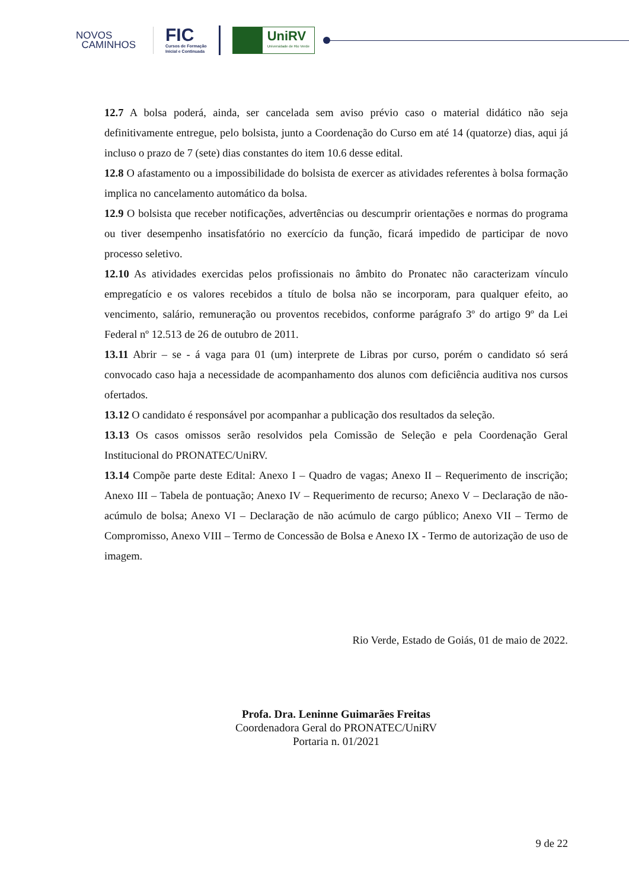NOVOS
CAMINHOS
FIC
Cursos de Formação
Inicial e Continuada
UniRV
Universidade de Rio Verde
12.7 A bolsa poderá, ainda, ser cancelada sem aviso prévio caso o material didático não seja definitivamente entregue, pelo bolsista, junto a Coordenação do Curso em até 14 (quatorze) dias, aqui já incluso o prazo de 7 (sete) dias constantes do item 10.6 desse edital.
12.8 O afastamento ou a impossibilidade do bolsista de exercer as atividades referentes à bolsa formação implica no cancelamento automático da bolsa.
12.9 O bolsista que receber notificações, advertências ou descumprir orientações e normas do programa ou tiver desempenho insatisfatório no exercício da função, ficará impedido de participar de novo processo seletivo.
12.10 As atividades exercidas pelos profissionais no âmbito do Pronatec não caracterizam vínculo empregatício e os valores recebidos a título de bolsa não se incorporam, para qualquer efeito, ao vencimento, salário, remuneração ou proventos recebidos, conforme parágrafo 3º do artigo 9º da Lei Federal nº 12.513 de 26 de outubro de 2011.
13.11 Abrir – se - á vaga para 01 (um) interprete de Libras por curso, porém o candidato só será convocado caso haja a necessidade de acompanhamento dos alunos com deficiência auditiva nos cursos ofertados.
13.12 O candidato é responsável por acompanhar a publicação dos resultados da seleção.
13.13 Os casos omissos serão resolvidos pela Comissão de Seleção e pela Coordenação Geral Institucional do PRONATEC/UniRV.
13.14 Compõe parte deste Edital: Anexo I – Quadro de vagas; Anexo II – Requerimento de inscrição; Anexo III – Tabela de pontuação; Anexo IV – Requerimento de recurso; Anexo V – Declaração de não-acúmulo de bolsa; Anexo VI – Declaração de não acúmulo de cargo público; Anexo VII – Termo de Compromisso, Anexo VIII – Termo de Concessão de Bolsa e Anexo IX - Termo de autorização de uso de imagem.
Rio Verde, Estado de Goiás, 01 de maio de 2022.
Profa. Dra. Leninne Guimarães Freitas
Coordenadora Geral do PRONATEC/UniRV
Portaria n. 01/2021
9 de 22